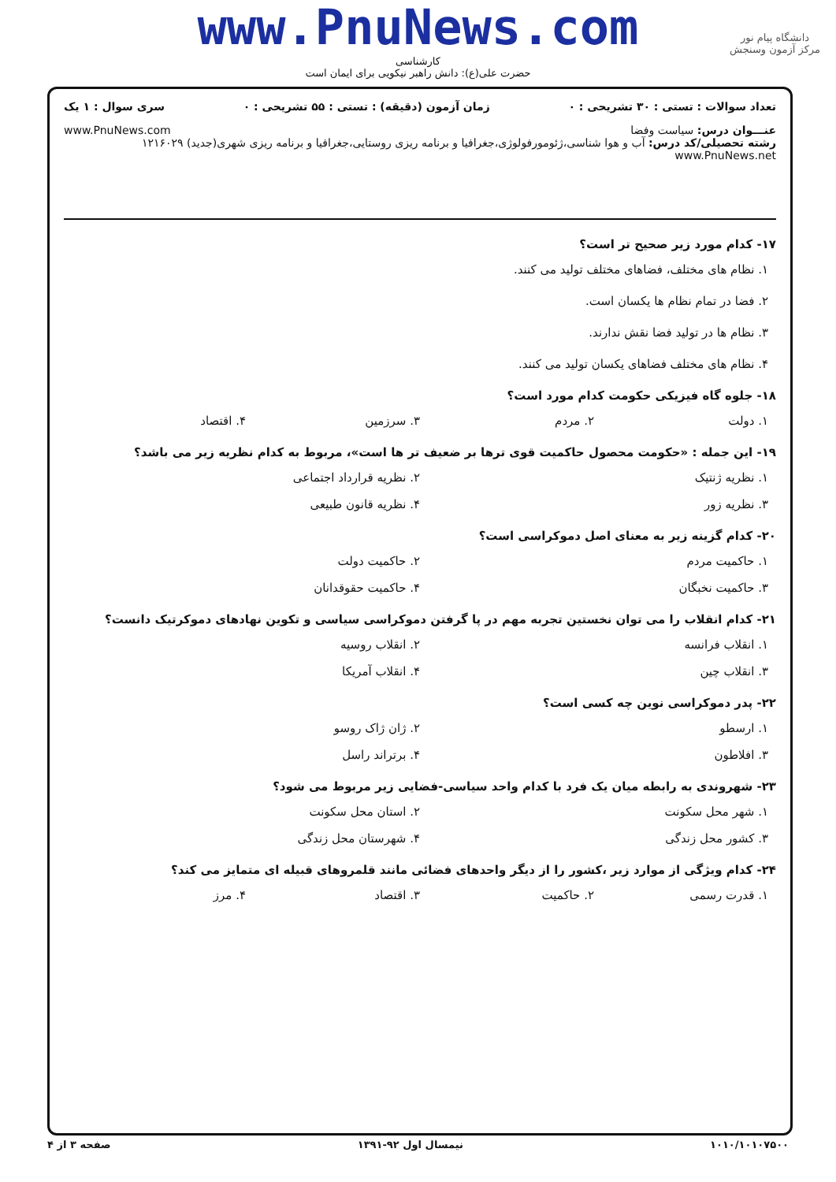دانشگاه پیام نور
مرکز آزمون وسنجش
www.PnuNews.com
کارشناسی
حضرت علی(ع): دانش راهبر نیکویی برای ایمان است
تعداد سوالات : تستی : ۳۰ تشریحی : ۰ زمان آزمون (دقیقه) : تستی : ۵۵ تشریحی : ۰ سری سوال : ۱ یک
عنـــوان درس: سیاست وفضا www.PnuNews.com
رشته تحصیلی/کد درس: آب و هوا شناسی،ژئومورفولوژی،جغرافیا و برنامه ریزی روستایی،جغرافیا و برنامه ریزی شهری(جدید) ۱۲۱۶۰۲۹ www.PnuNews.net
۱۷- کدام مورد زیر صحیح تر است؟
۱. نظام های مختلف، فضاهای مختلف تولید می کنند.
۲. فضا در تمام نظام ها یکسان است.
۳. نظام ها در تولید فضا نقش ندارند.
۴. نظام های مختلف فضاهای یکسان تولید می کنند.
۱۸- جلوه گاه فیزیکی حکومت کدام مورد است؟
۱. دولت ۲. مردم ۳. سرزمین ۴. اقتصاد
۱۹- این جمله : «حکومت محصول حاکمیت قوی ترها بر ضعیف تر ها است»، مربوط به کدام نظریه زیر می باشد؟
۱. نظریه ژنتیک ۲. نظریه قرارداد اجتماعی
۳. نظریه زور ۴. نظریه قانون طبیعی
۲۰- کدام گزینه زیر به معنای اصل دموکراسی است؟
۱. حاکمیت مردم ۲. حاکمیت دولت
۳. حاکمیت نخبگان ۴. حاکمیت حقوقدانان
۲۱- کدام انقلاب را می توان نخستین تجربه مهم در پا گرفتن دموکراسی سیاسی و تکوین نهادهای دموکرتیک دانست؟
۱. انقلاب فرانسه ۲. انقلاب روسیه
۳. انقلاب چین ۴. انقلاب آمریکا
۲۲- پدر دموکراسی نوین چه کسی است؟
۱. ارسطو ۲. ژان ژاک روسو
۳. افلاطون ۴. برتراند راسل
۲۳- شهروندی به رابطه میان یک فرد با کدام واحد سیاسی-فضایی زیر مربوط می شود؟
۱. شهر محل سکونت ۲. استان محل سکونت
۳. کشور محل زندگی ۴. شهرستان محل زندگی
۲۴- کدام ویژگی از موارد زیر ،کشور را از دیگر واحدهای فضائی مانند قلمروهای قبیله ای متمایز می کند؟
۱. قدرت رسمی ۲. حاکمیت ۳. اقتصاد ۴. مرز
۱۰۱۰/۱۰۱۰۷۵۰۰ نیمسال اول ۹۲-۱۳۹۱ صفحه ۳ از ۴